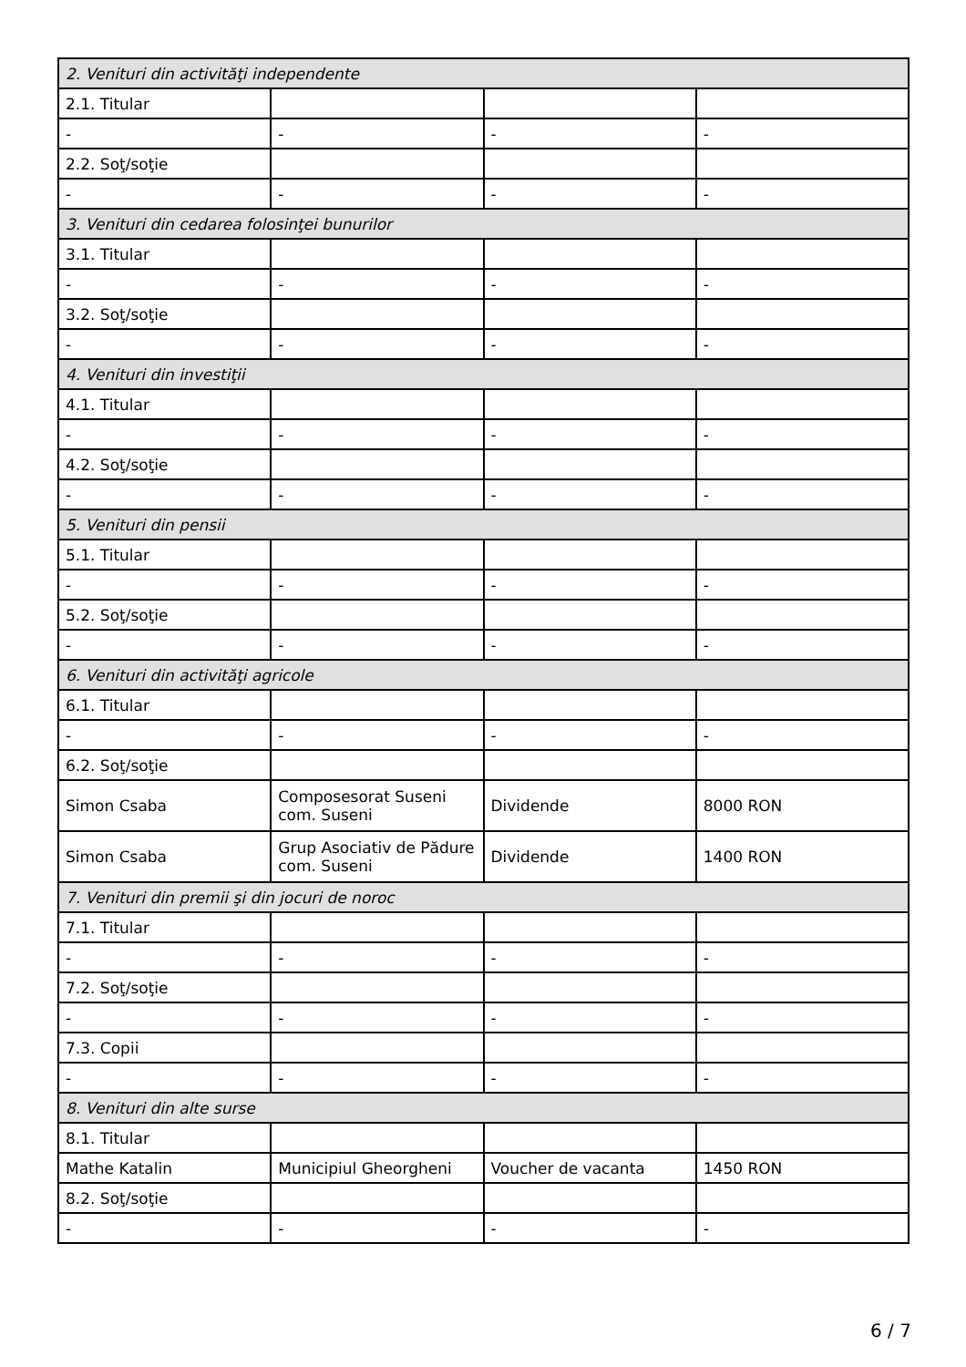| 2. Venituri din activităţi independente | | | |
| 2.1. Titular | | | |
| - | - | - | - |
| 2.2. Soţ/soţie | | | |
| - | - | - | - |
| 3. Venituri din cedarea folosinţei bunurilor | | | |
| 3.1. Titular | | | |
| - | - | - | - |
| 3.2. Soţ/soţie | | | |
| - | - | - | - |
| 4. Venituri din investiţii | | | |
| 4.1. Titular | | | |
| - | - | - | - |
| 4.2. Soţ/soţie | | | |
| - | - | - | - |
| 5. Venituri din pensii | | | |
| 5.1. Titular | | | |
| - | - | - | - |
| 5.2. Soţ/soţie | | | |
| - | - | - | - |
| 6. Venituri din activităţi agricole | | | |
| 6.1. Titular | | | |
| - | - | - | - |
| 6.2. Soţ/soţie | | | |
| Simon Csaba | Composesorat Suseni com. Suseni | Dividende | 8000 RON |
| Simon Csaba | Grup Asociativ de Pădure com. Suseni | Dividende | 1400 RON |
| 7. Venituri din premii şi din jocuri de noroc | | | |
| 7.1. Titular | | | |
| - | - | - | - |
| 7.2. Soţ/soţie | | | |
| - | - | - | - |
| 7.3. Copii | | | |
| - | - | - | - |
| 8. Venituri din alte surse | | | |
| 8.1. Titular | | | |
| Mathe Katalin | Municipiul Gheorgheni | Voucher de vacanta | 1450 RON |
| 8.2. Soţ/soţie | | | |
| - | - | - | - |
6 / 7